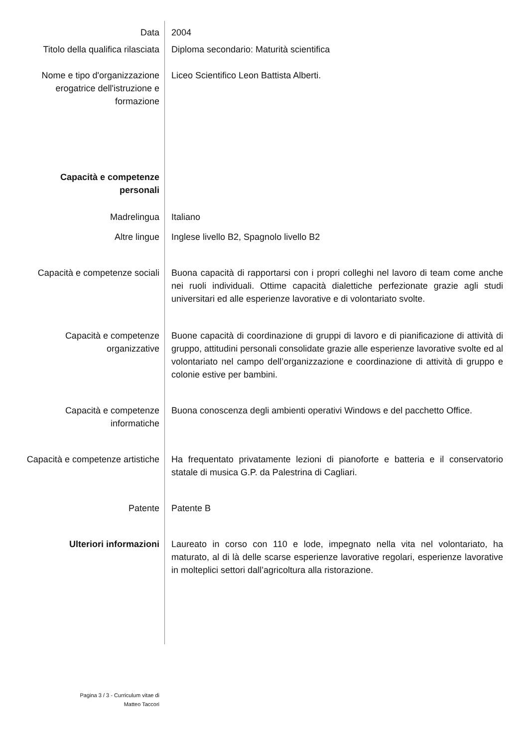| Data | 2004 |
| Titolo della qualifica rilasciata | Diploma secondario: Maturità scientifica |
| Nome e tipo d'organizzazione erogatrice dell'istruzione e formazione | Liceo Scientifico Leon Battista Alberti. |
| Capacità e competenze personali | |
| Madrelingua | Italiano |
| Altre lingue | Inglese livello B2, Spagnolo livello B2 |
| Capacità e competenze sociali | Buona capacità di rapportarsi con i propri colleghi nel lavoro di team come anche nei ruoli individuali. Ottime capacità dialettiche perfezionate grazie agli studi universitari ed alle esperienze lavorative e di volontariato svolte. |
| Capacità e competenze organizzative | Buone capacità di coordinazione di gruppi di lavoro e di pianificazione di attività di gruppo, attitudini personali consolidate grazie alle esperienze lavorative svolte ed al volontariato nel campo dell’organizzazione e coordinazione di attività di gruppo e colonie estive per bambini. |
| Capacità e competenze informatiche | Buona conoscenza degli ambienti operativi Windows e del pacchetto Office. |
| Capacità e competenze artistiche | Ha frequentato privatamente lezioni di pianoforte e batteria e il conservatorio statale di musica G.P. da Palestrina di Cagliari. |
| Patente | Patente B |
| Ulteriori informazioni | Laureato in corso con 110 e lode, impegnato nella vita nel volontariato, ha maturato, al di là delle scarse esperienze lavorative regolari, esperienze lavorative in molteplici settori dall’agricoltura alla ristorazione. |
Pagina 3 / 3 - Curriculum vitae di
Matteo Taccori